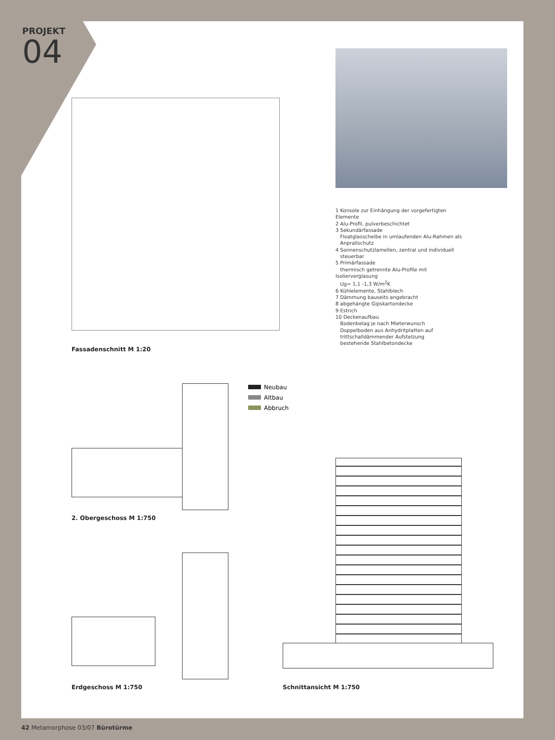PROJEKT
04
1 Konsole zur Einhängung der vorgefertigten Elemente
2 Alu-Profil, pulverbeschichtet
3 Sekundärfassade
Floatglasscheibe in umlaufenden Alu-Rahmen als
Anprallschutz
4 Sonnenschutzlamellen, zentral und individuell
steuerbar
5 Primärfassade
thermisch getrennte Alu-Profile mit Isolierverglasung
Ug= 1,1 -1,3 W/m<sup>2</sup>K
6 Kühlelemente, Stahlblech
7 Dämmung bauseits angebracht
8 abgehängte Gipskartondecke
9 Estrich
10 Deckenaufbau
Bodenbelag je nach Mieterwunsch
Doppelboden aus Anhydritplatten auf
trittschalldämmender Aufstelzung
bestehende Stahlbetondecke
Fassadenschnitt M 1:20
Neubau
Altbau
Abbruch
2. Obergeschoss M 1:750
Erdgeschoss M 1:750 Schnittansicht M 1:750
42 Metamorphose 03/07 Bürotürme